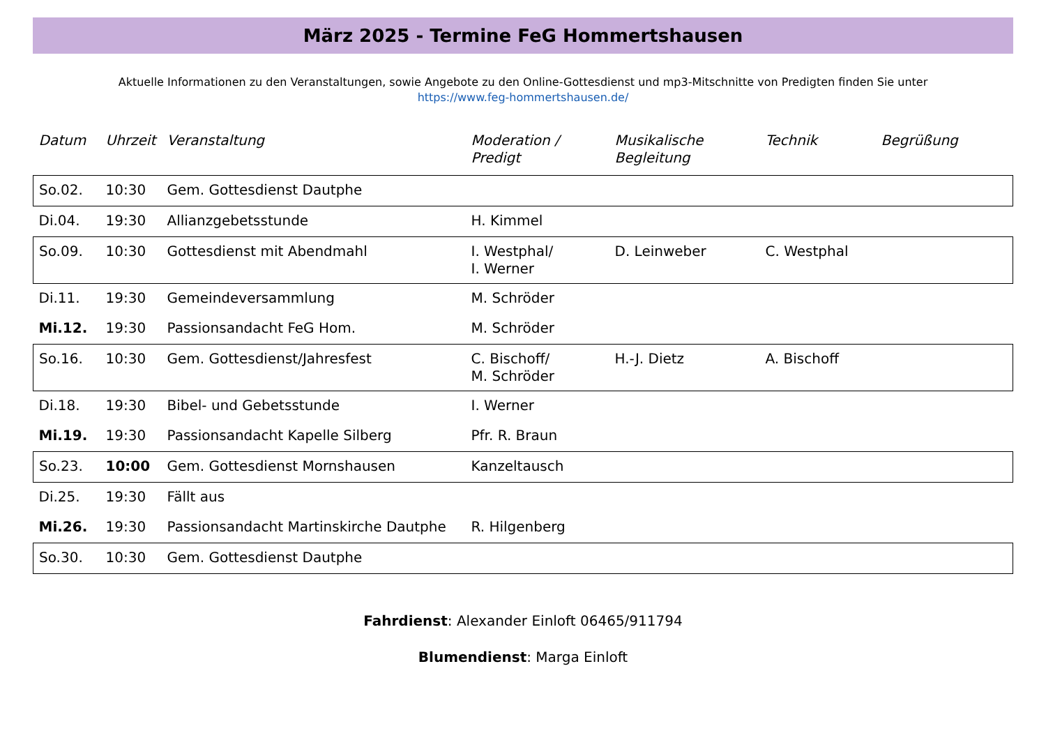März 2025 - Termine FeG Hommertshausen
Aktuelle Informationen zu den Veranstaltungen, sowie Angebote zu den Online-Gottesdienst und mp3-Mitschnitte von Predigten finden Sie unter
https://www.feg-hommertshausen.de/
| Datum | Uhrzeit | Veranstaltung | Moderation / Predigt | Musikalische Begleitung | Technik | Begrüßung |
| --- | --- | --- | --- | --- | --- | --- |
| So.02. | 10:30 | Gem. Gottesdienst Dautphe | | | | |
| Di.04. | 19:30 | Allianzgebetsstunde | H. Kimmel | | | |
| So.09. | 10:30 | Gottesdienst mit Abendmahl | I. Westphal/ I. Werner | D. Leinweber | C. Westphal | |
| Di.11. | 19:30 | Gemeindeversammlung | M. Schröder | | | |
| Mi.12. | 19:30 | Passionsandacht FeG Hom. | M. Schröder | | | |
| So.16. | 10:30 | Gem. Gottesdienst/Jahresfest | C. Bischoff/ M. Schröder | H.-J. Dietz | A. Bischoff | |
| Di.18. | 19:30 | Bibel- und Gebetsstunde | I. Werner | | | |
| Mi.19. | 19:30 | Passionsandacht Kapelle Silberg | Pfr. R. Braun | | | |
| So.23. | 10:00 | Gem. Gottesdienst Mornshausen | Kanzeltausch | | | |
| Di.25. | 19:30 | Fällt aus | | | | |
| Mi.26. | 19:30 | Passionsandacht Martinskirche Dautphe | R. Hilgenberg | | | |
| So.30. | 10:30 | Gem. Gottesdienst Dautphe | | | | |
Fahrdienst: Alexander Einloft 06465/911794
Blumendienst: Marga Einloft